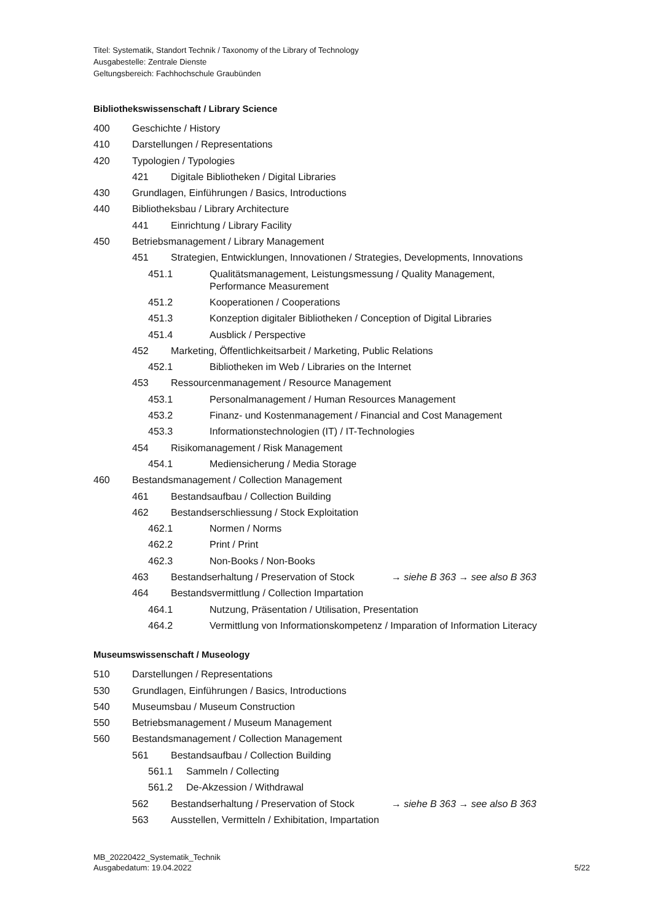Titel: Systematik, Standort Technik / Taxonomy of the Library of Technology
Ausgabestelle: Zentrale Dienste
Geltungsbereich: Fachhochschule Graubünden
Bibliothekswissenschaft / Library Science
400 Geschichte / History
410 Darstellungen / Representations
420 Typologien / Typologies
421 Digitale Bibliotheken / Digital Libraries
430 Grundlagen, Einführungen / Basics, Introductions
440 Bibliotheksbau / Library Architecture
441 Einrichtung / Library Facility
450 Betriebsmanagement / Library Management
451 Strategien, Entwicklungen, Innovationen / Strategies, Developments, Innovations
451.1 Qualitätsmanagement, Leistungsmessung / Quality Management,
Performance Measurement
451.2 Kooperationen / Cooperations
451.3 Konzeption digitaler Bibliotheken / Conception of Digital Libraries
451.4 Ausblick / Perspective
452 Marketing, Öffentlichkeitsarbeit / Marketing, Public Relations
452.1 Bibliotheken im Web / Libraries on the Internet
453 Ressourcenmanagement / Resource Management
453.1 Personalmanagement / Human Resources Management
453.2 Finanz- und Kostenmanagement / Financial and Cost Management
453.3 Informationstechnologien (IT) / IT-Technologies
454 Risikomanagement / Risk Management
454.1 Mediensicherung / Media Storage
460 Bestandsmanagement / Collection Management
461 Bestandsaufbau / Collection Building
462 Bestandserschliessung / Stock Exploitation
462.1 Normen / Norms
462.2 Print / Print
462.3 Non-Books / Non-Books
463 Bestandserhaltung / Preservation of Stock → siehe B 363 → see also B 363
464 Bestandsvermittlung / Collection Impartation
464.1 Nutzung, Präsentation / Utilisation, Presentation
464.2 Vermittlung von Informationskompetenz / Imparation of Information Literacy
Museumswissenschaft / Museology
510 Darstellungen / Representations
530 Grundlagen, Einführungen / Basics, Introductions
540 Museumsbau / Museum Construction
550 Betriebsmanagement / Museum Management
560 Bestandsmanagement / Collection Management
561 Bestandsaufbau / Collection Building
561.1 Sammeln / Collecting
561.2 De-Akzession / Withdrawal
562 Bestandserhaltung / Preservation of Stock → siehe B 363 → see also B 363
563 Ausstellen, Vermitteln / Exhibitation, Impartation
MB_20220422_Systematik_Technik
Ausgabedatum: 19.04.2022
5/22